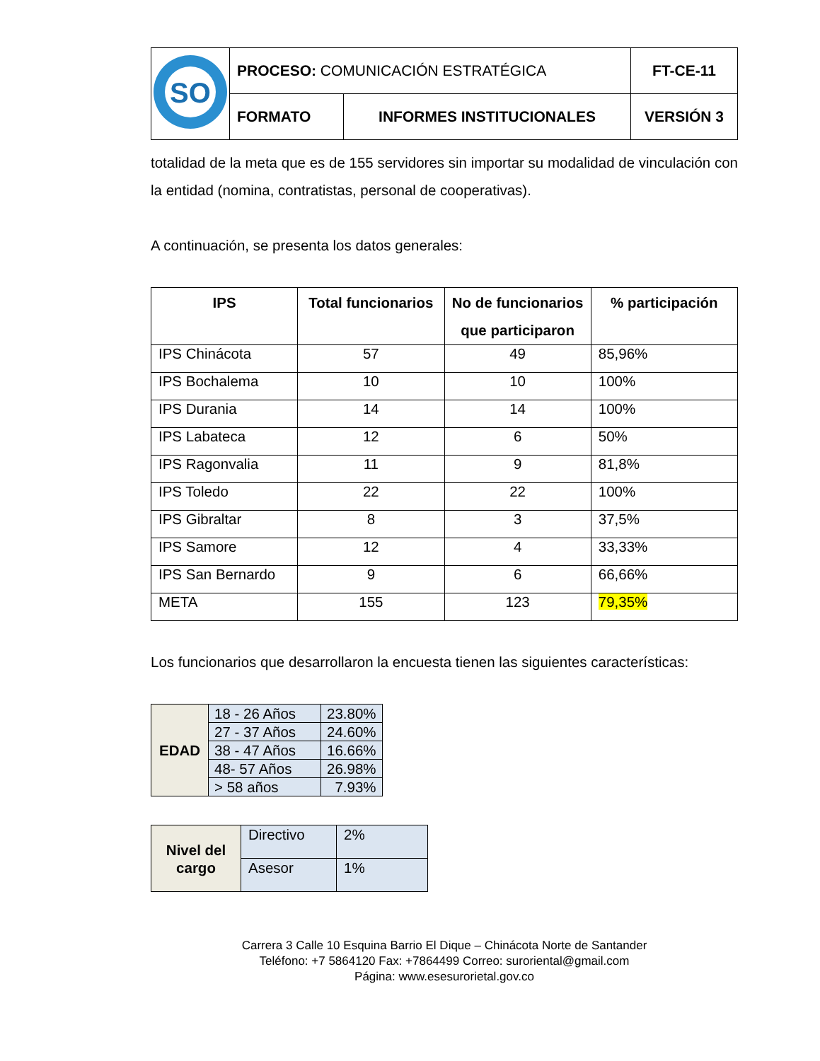| SO | PROCESO: COMUNICACIÓN ESTRATÉGICA | | FT-CE-11 |
| | FORMATO | INFORMES INSTITUCIONALES | VERSIÓN 3 |
totalidad de la meta que es de 155 servidores sin importar su modalidad de vinculación con la entidad (nomina, contratistas, personal de cooperativas).
A continuación, se presenta los datos generales:
| IPS | Total funcionarios | No de funcionarios que participaron | % participación |
| --- | --- | --- | --- |
| IPS Chinácota | 57 | 49 | 85,96% |
| IPS Bochalema | 10 | 10 | 100% |
| IPS Durania | 14 | 14 | 100% |
| IPS Labateca | 12 | 6 | 50% |
| IPS Ragonvalia | 11 | 9 | 81,8% |
| IPS Toledo | 22 | 22 | 100% |
| IPS Gibraltar | 8 | 3 | 37,5% |
| IPS Samore | 12 | 4 | 33,33% |
| IPS San Bernardo | 9 | 6 | 66,66% |
| META | 155 | 123 | 79,35% |
Los funcionarios que desarrollaron la encuesta tienen las siguientes características:
| EDAD | 18 - 26 Años | 23.80% |
| | 27 - 37 Años | 24.60% |
| | 38 - 47 Años | 16.66% |
| | 48- 57 Años | 26.98% |
| | > 58 años | 7.93% |
| Nivel del cargo | Directivo | 2% |
| | Asesor | 1% |
Carrera 3 Calle 10 Esquina Barrio El Dique – Chinácota Norte de Santander
Teléfono: +7 5864120 Fax: +7864499 Correo: suroriental@gmail.com
Página: www.esesurorietal.gov.co